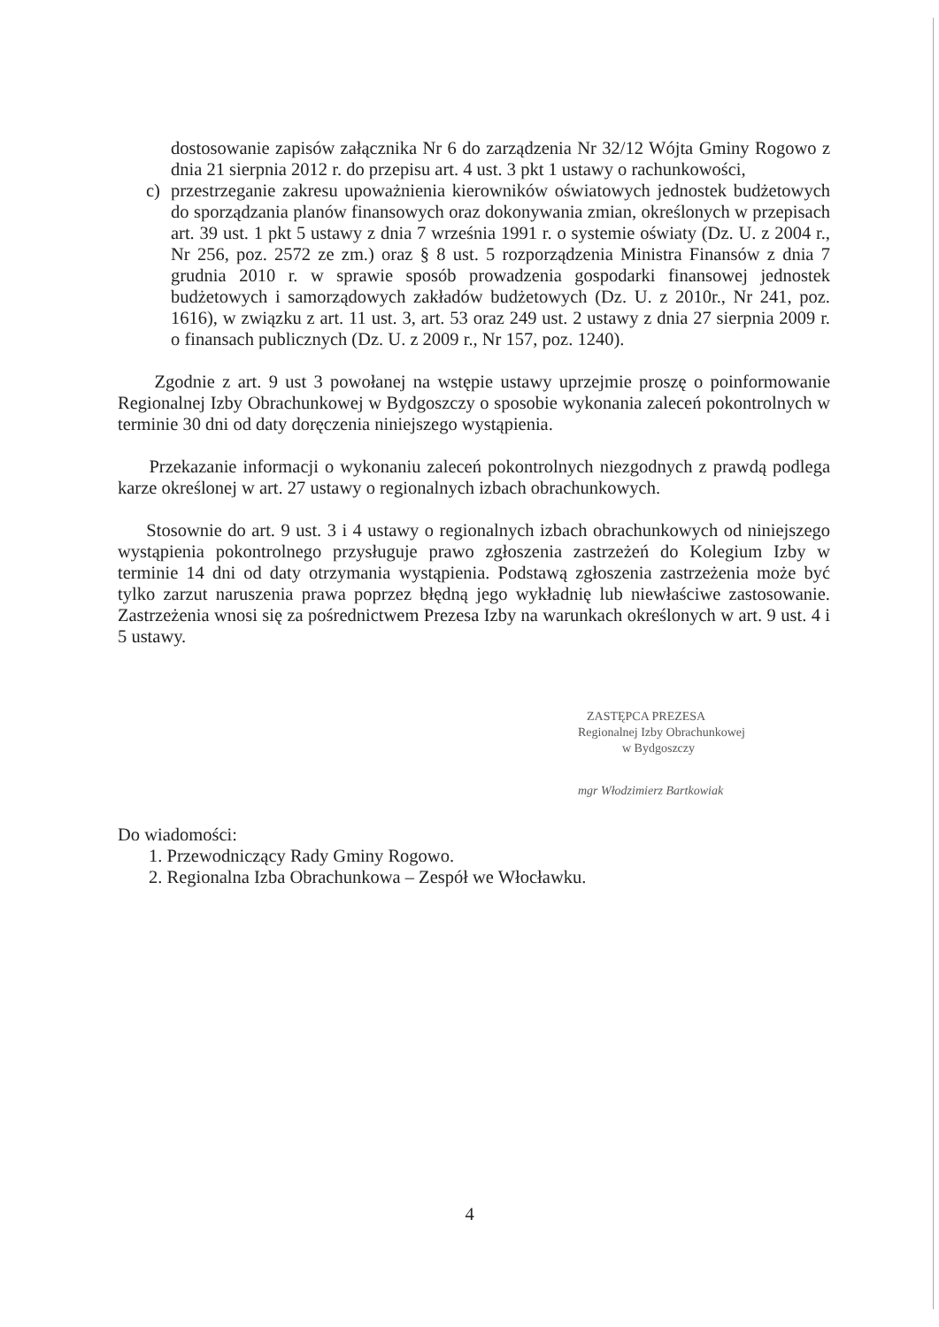dostosowanie zapisów załącznika Nr 6 do zarządzenia Nr 32/12 Wójta Gminy Rogowo z dnia 21 sierpnia 2012 r. do przepisu art. 4 ust. 3 pkt 1 ustawy o rachunkowości,
c) przestrzeganie zakresu upoważnienia kierowników oświatowych jednostek budżetowych do sporządzania planów finansowych oraz dokonywania zmian, określonych w przepisach art. 39 ust. 1 pkt 5 ustawy z dnia 7 września 1991 r. o systemie oświaty (Dz. U. z 2004 r., Nr 256, poz. 2572 ze zm.) oraz § 8 ust. 5 rozporządzenia Ministra Finansów z dnia 7 grudnia 2010 r. w sprawie sposób prowadzenia gospodarki finansowej jednostek budżetowych i samorządowych zakładów budżetowych (Dz. U. z 2010r., Nr 241, poz. 1616), w związku z art. 11 ust. 3, art. 53 oraz 249 ust. 2 ustawy z dnia 27 sierpnia 2009 r. o finansach publicznych (Dz. U. z 2009 r., Nr 157, poz. 1240).
Zgodnie z art. 9 ust 3 powołanej na wstępie ustawy uprzejmie proszę o poinformowanie Regionalnej Izby Obrachunkowej w Bydgoszczy o sposobie wykonania zaleceń pokontrolnych w terminie 30 dni od daty doręczenia niniejszego wystąpienia.
Przekazanie informacji o wykonaniu zaleceń pokontrolnych niezgodnych z prawdą podlega karze określonej w art. 27 ustawy o regionalnych izbach obrachunkowych.
Stosownie do art. 9 ust. 3 i 4 ustawy o regionalnych izbach obrachunkowych od niniejszego wystąpienia pokontrolnego przysługuje prawo zgłoszenia zastrzeżeń do Kolegium Izby w terminie 14 dni od daty otrzymania wystąpienia. Podstawą zgłoszenia zastrzeżenia może być tylko zarzut naruszenia prawa poprzez błędną jego wykładnię lub niewłaściwe zastosowanie. Zastrzeżenia wnosi się za pośrednictwem Prezesa Izby na warunkach określonych w art. 9 ust. 4 i 5 ustawy.
ZASTĘPCA PREZESA
Regionalnej Izby Obrachunkowej
w Bydgoszczy
mgr Włodzimierz Bartkowiak
Do wiadomości:
1. Przewodniczący Rady Gminy Rogowo.
2. Regionalna Izba Obrachunkowa – Zespół we Włocławku.
4